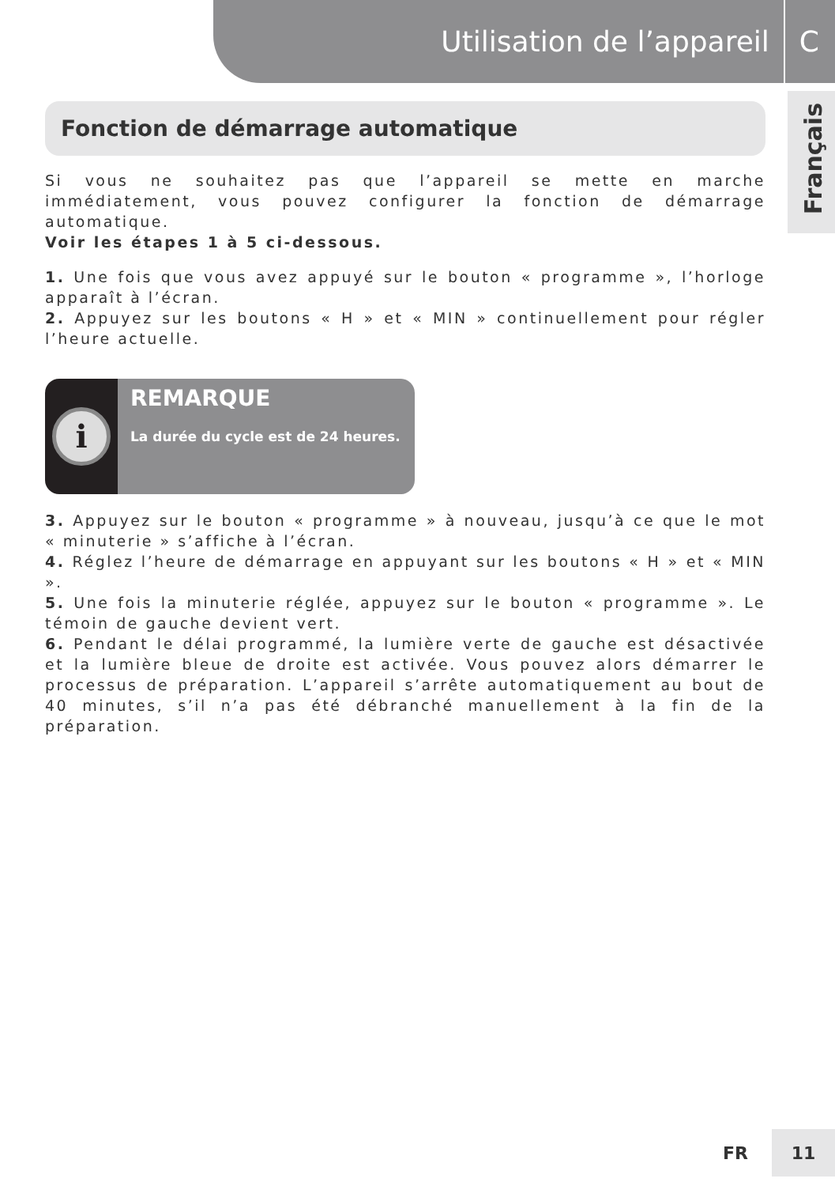Utilisation de l’appareil C
Français
Fonction de démarrage automatique
Si vous ne souhaitez pas que l’appareil se mette en marche immédiatement, vous pouvez configurer la fonction de démarrage automatique.
Voir les étapes 1 à 5 ci-dessous.
1. Une fois que vous avez appuyé sur le bouton « programme », l’horloge apparaît à l’écran.
2. Appuyez sur les boutons « H » et « MIN » continuellement pour régler l’heure actuelle.
i
REMARQUE
La durée du cycle est de 24 heures.
3. Appuyez sur le bouton « programme » à nouveau, jusqu’à ce que le mot « minuterie » s’affiche à l’écran.
4. Réglez l’heure de démarrage en appuyant sur les boutons « H » et « MIN ».
5. Une fois la minuterie réglée, appuyez sur le bouton « programme ». Le témoin de gauche devient vert.
6. Pendant le délai programmé, la lumière verte de gauche est désactivée et la lumière bleue de droite est activée. Vous pouvez alors démarrer le processus de préparation. L’appareil s’arrête automatiquement au bout de 40 minutes, s’il n’a pas été débranché manuellement à la fin de la préparation.
FR
11